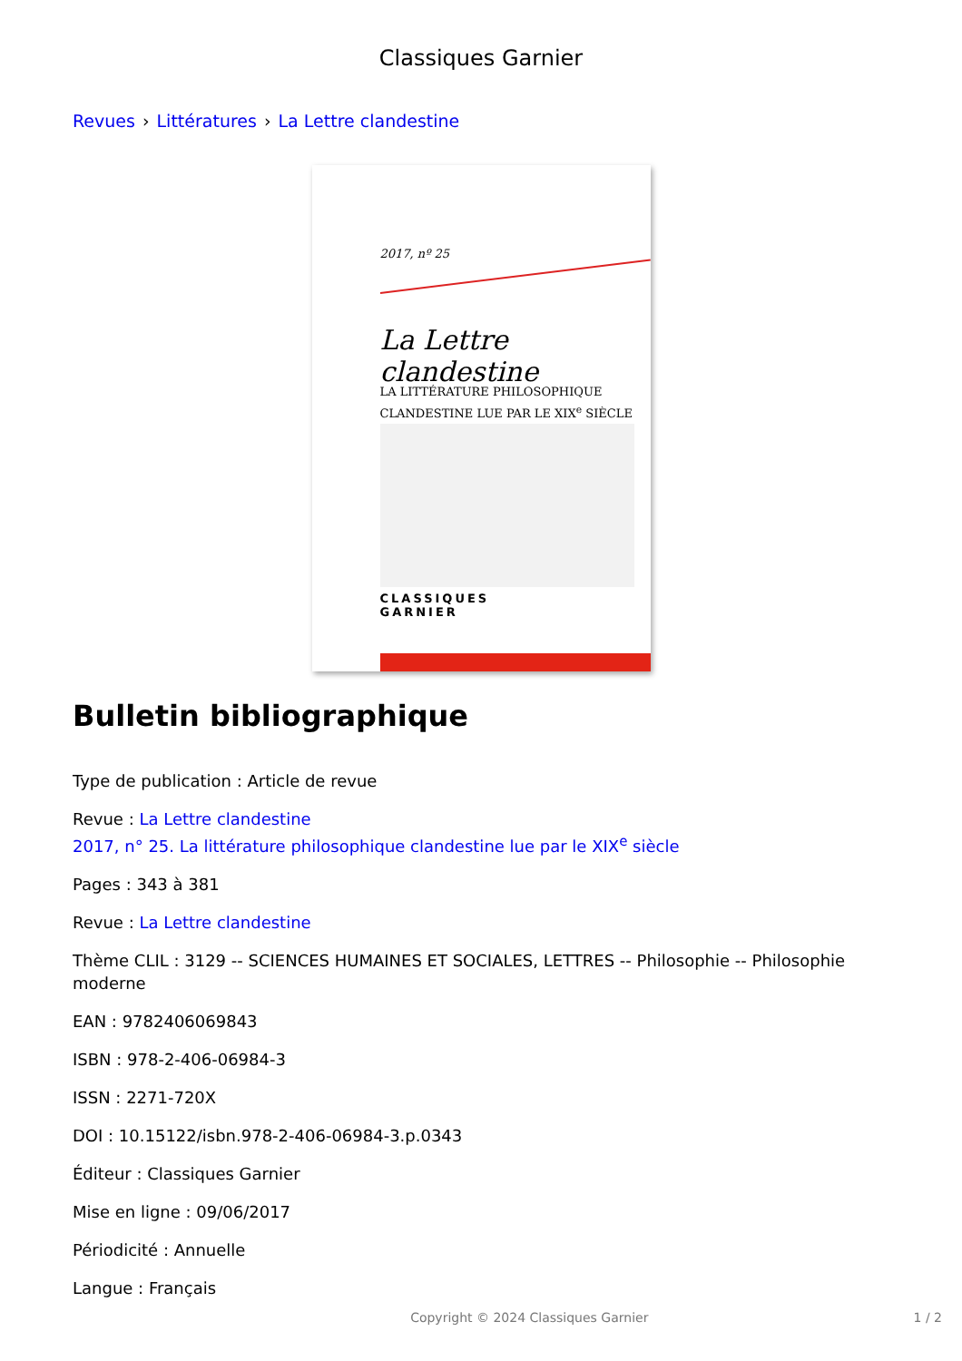Classiques Garnier
Revues › Littératures › La Lettre clandestine
2017, nº 25
La Lettre clandestine
LA LITTÉRATURE PHILOSOPHIQUE
CLANDESTINE LUE PAR LE XIX<sup>e</sup> SIÈCLE
CLASSIQUES
GARNIER
Bulletin bibliographique
Type de publication : Article de revue
Revue : La Lettre clandestine
2017, n° 25. La littérature philosophique clandestine lue par le XIX<sup>e</sup> siècle
Pages : 343 à 381
Revue : La Lettre clandestine
Thème CLIL : 3129 -- SCIENCES HUMAINES ET SOCIALES, LETTRES -- Philosophie -- Philosophie moderne
EAN : 9782406069843
ISBN : 978-2-406-06984-3
ISSN : 2271-720X
DOI : 10.15122/isbn.978-2-406-06984-3.p.0343
Éditeur : Classiques Garnier
Mise en ligne : 09/06/2017
Périodicité : Annuelle
Langue : Français
Copyright © 2024 Classiques Garnier 1 / 2